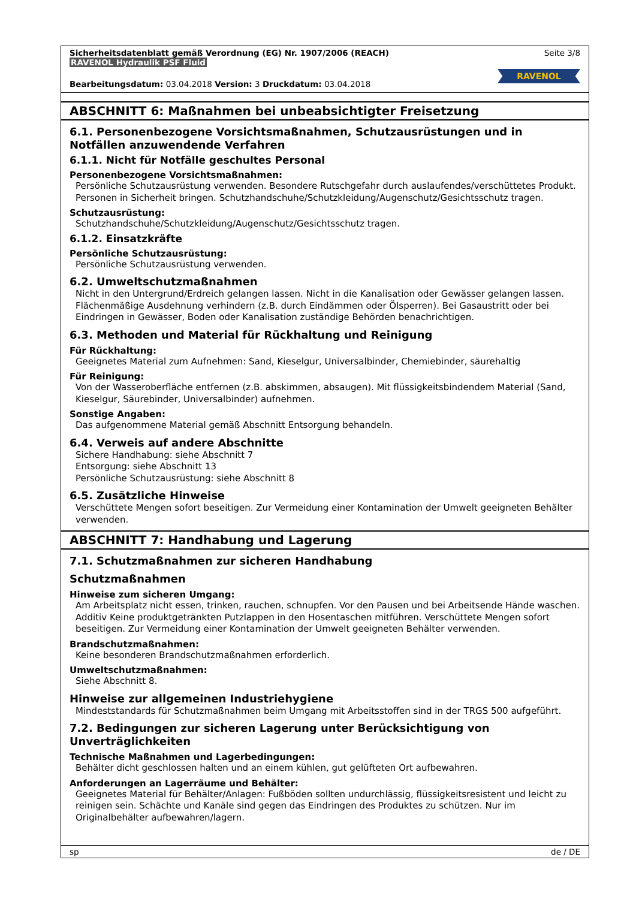Sicherheitsdatenblatt gemäß Verordnung (EG) Nr. 1907/2006 (REACH)
RAVENOL Hydraulik PSF Fluid
Seite 3/8
RAVENOL
Bearbeitungsdatum: 03.04.2018 Version: 3 Druckdatum: 03.04.2018
ABSCHNITT 6: Maßnahmen bei unbeabsichtigter Freisetzung
6.1. Personenbezogene Vorsichtsmaßnahmen, Schutzausrüstungen und in Notfällen anzuwendende Verfahren
6.1.1. Nicht für Notfälle geschultes Personal
Personenbezogene Vorsichtsmaßnahmen:
Persönliche Schutzausrüstung verwenden. Besondere Rutschgefahr durch auslaufendes/verschüttetes Produkt. Personen in Sicherheit bringen. Schutzhandschuhe/Schutzkleidung/Augenschutz/Gesichtsschutz tragen.
Schutzausrüstung:
Schutzhandschuhe/Schutzkleidung/Augenschutz/Gesichtsschutz tragen.
6.1.2. Einsatzkräfte
Persönliche Schutzausrüstung:
Persönliche Schutzausrüstung verwenden.
6.2. Umweltschutzmaßnahmen
Nicht in den Untergrund/Erdreich gelangen lassen. Nicht in die Kanalisation oder Gewässer gelangen lassen. Flächenmäßige Ausdehnung verhindern (z.B. durch Eindämmen oder Ölsperren). Bei Gasaustritt oder bei Eindringen in Gewässer, Boden oder Kanalisation zuständige Behörden benachrichtigen.
6.3. Methoden und Material für Rückhaltung und Reinigung
Für Rückhaltung:
Geeignetes Material zum Aufnehmen: Sand, Kieselgur, Universalbinder, Chemiebinder, säurehaltig
Für Reinigung:
Von der Wasseroberfläche entfernen (z.B. abskimmen, absaugen). Mit flüssigkeitsbindendem Material (Sand, Kieselgur, Säurebinder, Universalbinder) aufnehmen.
Sonstige Angaben:
Das aufgenommene Material gemäß Abschnitt Entsorgung behandeln.
6.4. Verweis auf andere Abschnitte
Sichere Handhabung: siehe Abschnitt 7
Entsorgung: siehe Abschnitt 13
Persönliche Schutzausrüstung: siehe Abschnitt 8
6.5. Zusätzliche Hinweise
Verschüttete Mengen sofort beseitigen. Zur Vermeidung einer Kontamination der Umwelt geeigneten Behälter verwenden.
ABSCHNITT 7: Handhabung und Lagerung
7.1. Schutzmaßnahmen zur sicheren Handhabung
Schutzmaßnahmen
Hinweise zum sicheren Umgang:
Am Arbeitsplatz nicht essen, trinken, rauchen, schnupfen. Vor den Pausen und bei Arbeitsende Hände waschen. Additiv Keine produktgetränkten Putzlappen in den Hosentaschen mitführen. Verschüttete Mengen sofort beseitigen. Zur Vermeidung einer Kontamination der Umwelt geeigneten Behälter verwenden.
Brandschutzmaßnahmen:
Keine besonderen Brandschutzmaßnahmen erforderlich.
Umweltschutzmaßnahmen:
Siehe Abschnitt 8.
Hinweise zur allgemeinen Industriehygiene
Mindeststandards für Schutzmaßnahmen beim Umgang mit Arbeitsstoffen sind in der TRGS 500 aufgeführt.
7.2. Bedingungen zur sicheren Lagerung unter Berücksichtigung von Unverträglichkeiten
Technische Maßnahmen und Lagerbedingungen:
Behälter dicht geschlossen halten und an einem kühlen, gut gelüfteten Ort aufbewahren.
Anforderungen an Lagerräume und Behälter:
Geeignetes Material für Behälter/Anlagen: Fußböden sollten undurchlässig, flüssigkeitsresistent und leicht zu reinigen sein. Schächte und Kanäle sind gegen das Eindringen des Produktes zu schützen. Nur im Originalbehälter aufbewahren/lagern.
sp de / DE